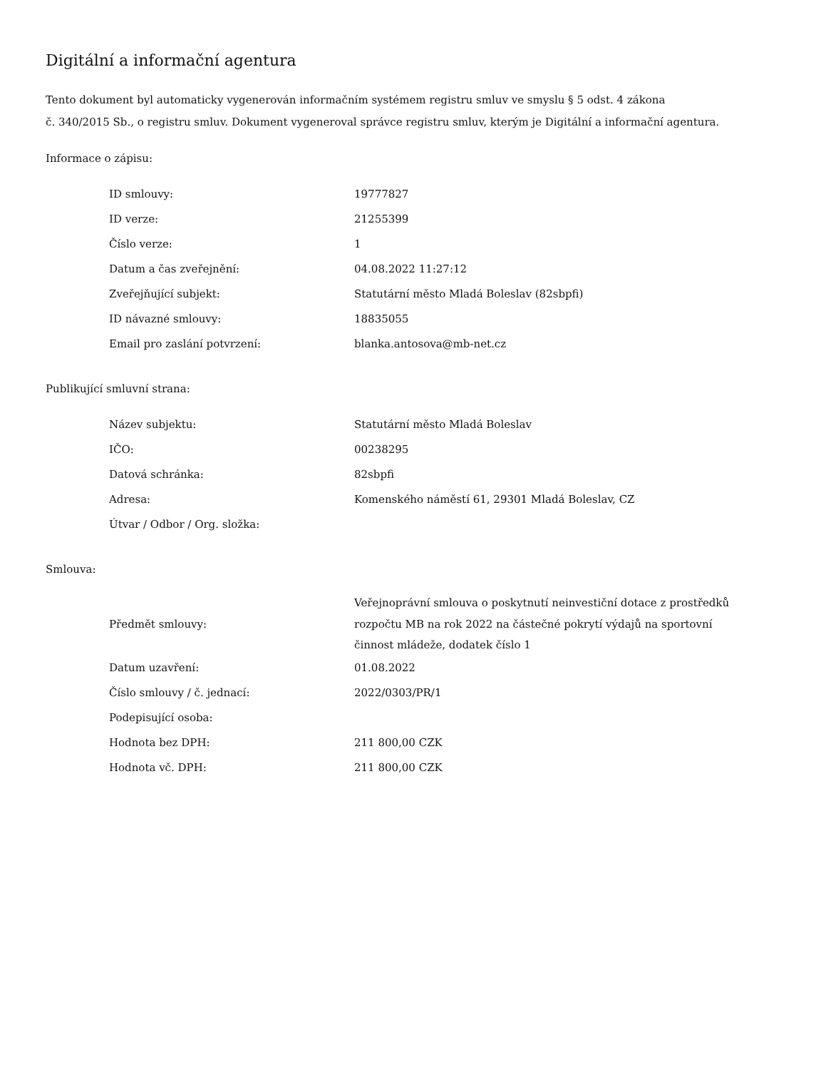Digitální a informační agentura
Tento dokument byl automaticky vygenerován informačním systémem registru smluv ve smyslu § 5 odst. 4 zákona
č. 340/2015 Sb., o registru smluv. Dokument vygeneroval správce registru smluv, kterým je Digitální a informační agentura.
Informace o zápisu:
| ID smlouvy: | 19777827 |
| ID verze: | 21255399 |
| Číslo verze: | 1 |
| Datum a čas zveřejnění: | 04.08.2022 11:27:12 |
| Zveřejňující subjekt: | Statutární město Mladá Boleslav (82sbpfi) |
| ID návazné smlouvy: | 18835055 |
| Email pro zaslání potvrzení: | blanka.antosova@mb-net.cz |
Publikující smluvní strana:
| Název subjektu: | Statutární město Mladá Boleslav |
| IČO: | 00238295 |
| Datová schránka: | 82sbpfi |
| Adresa: | Komenského náměstí 61, 29301 Mladá Boleslav, CZ |
| Útvar / Odbor / Org. složka: | |
Smlouva:
| Předmět smlouvy: | Veřejnoprávní smlouva o poskytnutí neinvestiční dotace z prostředků rozpočtu MB na rok 2022 na částečné pokrytí výdajů na sportovní činnost mládeže, dodatek číslo 1 |
| Datum uzavření: | 01.08.2022 |
| Číslo smlouvy / č. jednací: | 2022/0303/PR/1 |
| Podepisující osoba: | |
| Hodnota bez DPH: | 211 800,00 CZK |
| Hodnota vč. DPH: | 211 800,00 CZK |